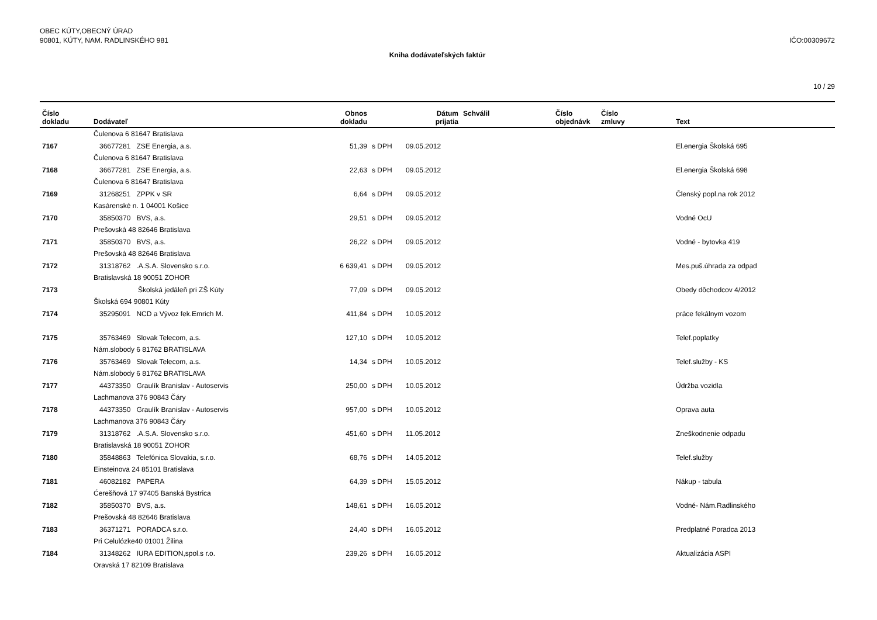OBEC KÚTY,OBECNÝ ÚRAD
90801, KÚTY, NAM. RADLINSKÉHO 981
IČO:00309672
Kniha dodávateľských faktúr
10 / 29
| Číslo dokladu | Dodávateľ | Obnos dokladu | | Dátum prijatia | Schválil | Číslo objednávk | Číslo zmluvy | Text |
| --- | --- | --- | --- | --- | --- | --- | --- | --- |
| | Čulenova 6 81647 Bratislava | | | | | | | |
| 7167 | 36677281 ZSE Energia, a.s. | 51,39 | s DPH | 09.05.2012 | | | | El.energia Školská 695 |
| | Čulenova 6 81647 Bratislava | | | | | | | |
| 7168 | 36677281 ZSE Energia, a.s. | 22,63 | s DPH | 09.05.2012 | | | | El.energia Školská 698 |
| | Čulenova 6 81647 Bratislava | | | | | | | |
| 7169 | 31268251 ZPPK v SR | 6,64 | s DPH | 09.05.2012 | | | | Členský popl.na rok 2012 |
| | Kasárenské n. 1 04001 Košice | | | | | | | |
| 7170 | 35850370 BVS, a.s. | 29,51 | s DPH | 09.05.2012 | | | | Vodné OcU |
| | Prešovská 48 82646 Bratislava | | | | | | | |
| 7171 | 35850370 BVS, a.s. | 26,22 | s DPH | 09.05.2012 | | | | Vodné - bytovka 419 |
| | Prešovská 48 82646 Bratislava | | | | | | | |
| 7172 | 31318762 .A.S.A. Slovensko s.r.o. | 6 639,41 | s DPH | 09.05.2012 | | | | Mes.puš.úhrada za odpad |
| | Bratislavská 18 90051 ZOHOR | | | | | | | |
| 7173 | Školská jedáleň pri ZŠ Kúty | 77,09 | s DPH | 09.05.2012 | | | | Obedy dôchodcov 4/2012 |
| | Školská 694 90801 Kúty | | | | | | | |
| 7174 | 35295091 NCD a Vývoz fek.Emrich M. | 411,84 | s DPH | 10.05.2012 | | | | práce fekálnym vozom |
| 7175 | 35763469 Slovak Telecom, a.s. | 127,10 | s DPH | 10.05.2012 | | | | Telef.poplatky |
| | Nám.slobody 6 81762 BRATISLAVA | | | | | | | |
| 7176 | 35763469 Slovak Telecom, a.s. | 14,34 | s DPH | 10.05.2012 | | | | Telef.služby - KS |
| | Nám.slobody 6 81762 BRATISLAVA | | | | | | | |
| 7177 | 44373350 Graulík Branislav - Autoservis | 250,00 | s DPH | 10.05.2012 | | | | Údržba vozidla |
| | Lachmanova 376 90843 Čáry | | | | | | | |
| 7178 | 44373350 Graulík Branislav - Autoservis | 957,00 | s DPH | 10.05.2012 | | | | Oprava auta |
| | Lachmanova 376 90843 Čáry | | | | | | | |
| 7179 | 31318762 .A.S.A. Slovensko s.r.o. | 451,60 | s DPH | 11.05.2012 | | | | Zneškodnenie odpadu |
| | Bratislavská 18 90051 ZOHOR | | | | | | | |
| 7180 | 35848863 Telefónica Slovakia, s.r.o. | 68,76 | s DPH | 14.05.2012 | | | | Telef.služby |
| | Einsteinova 24 85101 Bratislava | | | | | | | |
| 7181 | 46082182 PAPERA | 64,39 | s DPH | 15.05.2012 | | | | Nákup - tabula |
| | Ćerešňová 17 97405 Banská Bystrica | | | | | | | |
| 7182 | 35850370 BVS, a.s. | 148,61 | s DPH | 16.05.2012 | | | | Vodné- Nám.Radlinského |
| | Prešovská 48 82646 Bratislava | | | | | | | |
| 7183 | 36371271 PORADCA s.r.o. | 24,40 | s DPH | 16.05.2012 | | | | Predplatné Poradca 2013 |
| | Pri Celulózke40 01001 Žilina | | | | | | | |
| 7184 | 31348262 IURA EDITION,spol.s r.o. | 239,26 | s DPH | 16.05.2012 | | | | Aktualizácia ASPI |
| | Oravská 17 82109 Bratislava | | | | | | | |